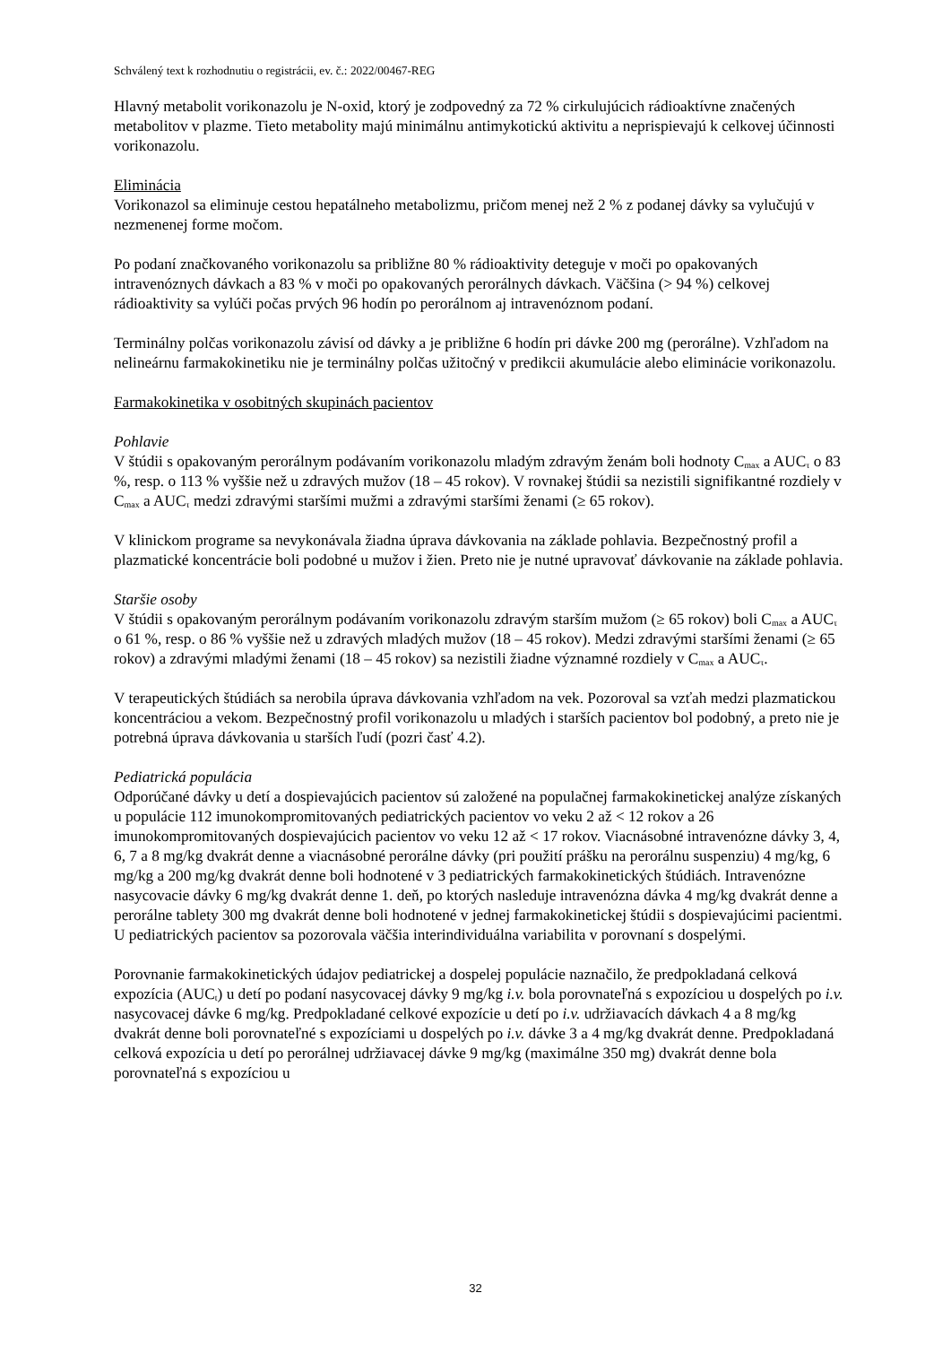Schválený text k rozhodnutiu o registrácii, ev. č.: 2022/00467-REG
Hlavný metabolit vorikonazolu je N-oxid, ktorý je zodpovedný za 72 % cirkulujúcich rádioaktívne značených metabolitov v plazme. Tieto metabolity majú minimálnu antimykotickú aktivitu a neprispievajú k celkovej účinnosti vorikonazolu.
Eliminácia
Vorikonazol sa eliminuje cestou hepatálneho metabolizmu, pričom menej než 2 % z podanej dávky sa vylučujú v nezmenenej forme močom.
Po podaní značkovaného vorikonazolu sa približne 80 % rádioaktivity deteguje v moči po opakovaných intravenóznych dávkach a 83 % v moči po opakovaných perorálnych dávkach. Väčšina (> 94 %) celkovej rádioaktivity sa vylúči počas prvých 96 hodín po perorálnom aj intravenóznom podaní.
Terminálny polčas vorikonazolu závisí od dávky a je približne 6 hodín pri dávke 200 mg (perorálne). Vzhľadom na nelineárnu farmakokinetiku nie je terminálny polčas užitočný v predikcii akumulácie alebo eliminácie vorikonazolu.
Farmakokinetika v osobitných skupinách pacientov
Pohlavie
V štúdii s opakovaným perorálnym podávaním vorikonazolu mladým zdravým ženám boli hodnoty C<sub>max</sub> a AUC<sub>τ</sub> o 83 %, resp. o 113 % vyššie než u zdravých mužov (18 – 45 rokov). V rovnakej štúdii sa nezistili signifikantné rozdiely v C<sub>max</sub> a AUC<sub>τ</sub> medzi zdravými staršími mužmi a zdravými staršími ženami (≥ 65 rokov).
V klinickom programe sa nevykonávala žiadna úprava dávkovania na základe pohlavia. Bezpečnostný profil a plazmatické koncentrácie boli podobné u mužov i žien. Preto nie je nutné upravovať dávkovanie na základe pohlavia.
Staršie osoby
V štúdii s opakovaným perorálnym podávaním vorikonazolu zdravým starším mužom (≥ 65 rokov) boli C<sub>max</sub> a AUC<sub>τ</sub> o 61 %, resp. o 86 % vyššie než u zdravých mladých mužov (18 – 45 rokov). Medzi zdravými staršími ženami (≥ 65 rokov) a zdravými mladými ženami (18 – 45 rokov) sa nezistili žiadne významné rozdiely v C<sub>max</sub> a AUC<sub>τ</sub>.
V terapeutických štúdiách sa nerobila úprava dávkovania vzhľadom na vek. Pozoroval sa vzťah medzi plazmatickou koncentráciou a vekom. Bezpečnostný profil vorikonazolu u mladých i starších pacientov bol podobný, a preto nie je potrebná úprava dávkovania u starších ľudí (pozri časť 4.2).
Pediatrická populácia
Odporúčané dávky u detí a dospievajúcich pacientov sú založené na populačnej farmakokinetickej analýze získaných u populácie 112 imunokompromitovaných pediatrických pacientov vo veku 2 až < 12 rokov a 26 imunokompromitovaných dospievajúcich pacientov vo veku 12 až < 17 rokov. Viacnásobné intravenózne dávky 3, 4, 6, 7 a 8 mg/kg dvakrát denne a viacnásobné perorálne dávky (pri použití prášku na perorálnu suspenziu) 4 mg/kg, 6 mg/kg a 200 mg/kg dvakrát denne boli hodnotené v 3 pediatrických farmakokinetických štúdiách. Intravenózne nasycovacie dávky 6 mg/kg dvakrát denne 1. deň, po ktorých nasleduje intravenózna dávka 4 mg/kg dvakrát denne a perorálne tablety 300 mg dvakrát denne boli hodnotené v jednej farmakokinetickej štúdii s dospievajúcimi pacientmi. U pediatrických pacientov sa pozorovala väčšia interindividuálna variabilita v porovnaní s dospelými.
Porovnanie farmakokinetických údajov pediatrickej a dospelej populácie naznačilo, že predpokladaná celková expozícia (AUC<sub>t</sub>) u detí po podaní nasycovacej dávky 9 mg/kg i.v. bola porovnateľná s expozíciou u dospelých po i.v. nasycovacej dávke 6 mg/kg. Predpokladané celkové expozície u detí po i.v. udržiavacích dávkach 4 a 8 mg/kg dvakrát denne boli porovnateľné s expozíciami u dospelých po i.v. dávke 3 a 4 mg/kg dvakrát denne. Predpokladaná celková expozícia u detí po perorálnej udržiavacej dávke 9 mg/kg (maximálne 350 mg) dvakrát denne bola porovnateľná s expozíciou u
32